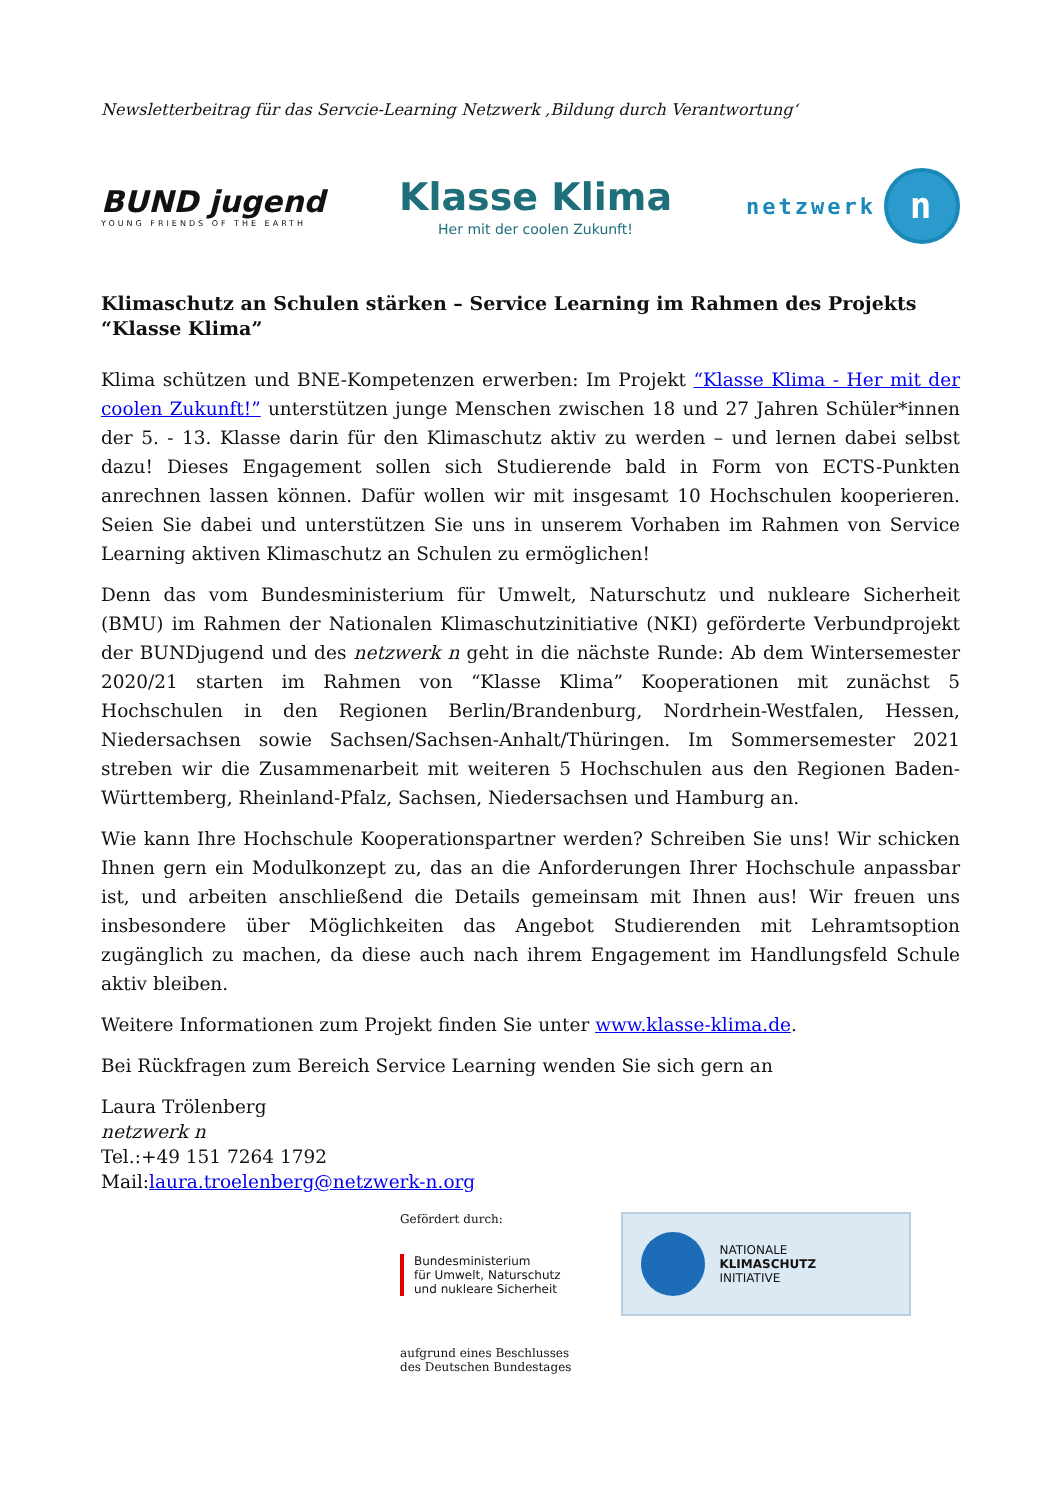Newsletterbeitrag für das Servcie-Learning Netzwerk ‚Bildung durch Verantwortung‘
BUND jugend
YOUNG FRIENDS OF THE EARTH
Klasse Klima
Her mit der coolen Zukunft!
netzwerk n
Klimaschutz an Schulen stärken – Service Learning im Rahmen des Projekts “Klasse Klima”
Klima schützen und BNE-Kompetenzen erwerben: Im Projekt “Klasse Klima - Her mit der coolen Zukunft!” unterstützen junge Menschen zwischen 18 und 27 Jahren Schüler*innen der 5. - 13. Klasse darin für den Klimaschutz aktiv zu werden – und lernen dabei selbst dazu! Dieses Engagement sollen sich Studierende bald in Form von ECTS-Punkten anrechnen lassen können. Dafür wollen wir mit insgesamt 10 Hochschulen kooperieren. Seien Sie dabei und unterstützen Sie uns in unserem Vorhaben im Rahmen von Service Learning aktiven Klimaschutz an Schulen zu ermöglichen!
Denn das vom Bundesministerium für Umwelt, Naturschutz und nukleare Sicherheit (BMU) im Rahmen der Nationalen Klimaschutzinitiative (NKI) geförderte Verbundprojekt der BUNDjugend und des netzwerk n geht in die nächste Runde: Ab dem Wintersemester 2020/21 starten im Rahmen von “Klasse Klima” Kooperationen mit zunächst 5 Hochschulen in den Regionen Berlin/Brandenburg, Nordrhein-Westfalen, Hessen, Niedersachsen sowie Sachsen/Sachsen-Anhalt/Thüringen. Im Sommersemester 2021 streben wir die Zusammenarbeit mit weiteren 5 Hochschulen aus den Regionen Baden-Württemberg, Rheinland-Pfalz, Sachsen, Niedersachsen und Hamburg an.
Wie kann Ihre Hochschule Kooperationspartner werden? Schreiben Sie uns! Wir schicken Ihnen gern ein Modulkonzept zu, das an die Anforderungen Ihrer Hochschule anpassbar ist, und arbeiten anschließend die Details gemeinsam mit Ihnen aus! Wir freuen uns insbesondere über Möglichkeiten das Angebot Studierenden mit Lehramtsoption zugänglich zu machen, da diese auch nach ihrem Engagement im Handlungsfeld Schule aktiv bleiben.
Weitere Informationen zum Projekt finden Sie unter www.klasse-klima.de.
Bei Rückfragen zum Bereich Service Learning wenden Sie sich gern an
Laura Trölenberg
netzwerk n
Tel.:+49 151 7264 1792
Mail:laura.troelenberg@netzwerk-n.org
Gefördert durch:
Bundesministerium
für Umwelt, Naturschutz
und nukleare Sicherheit
aufgrund eines Beschlusses
des Deutschen Bundestages
NATIONALE
KLIMASCHUTZ
INITIATIVE